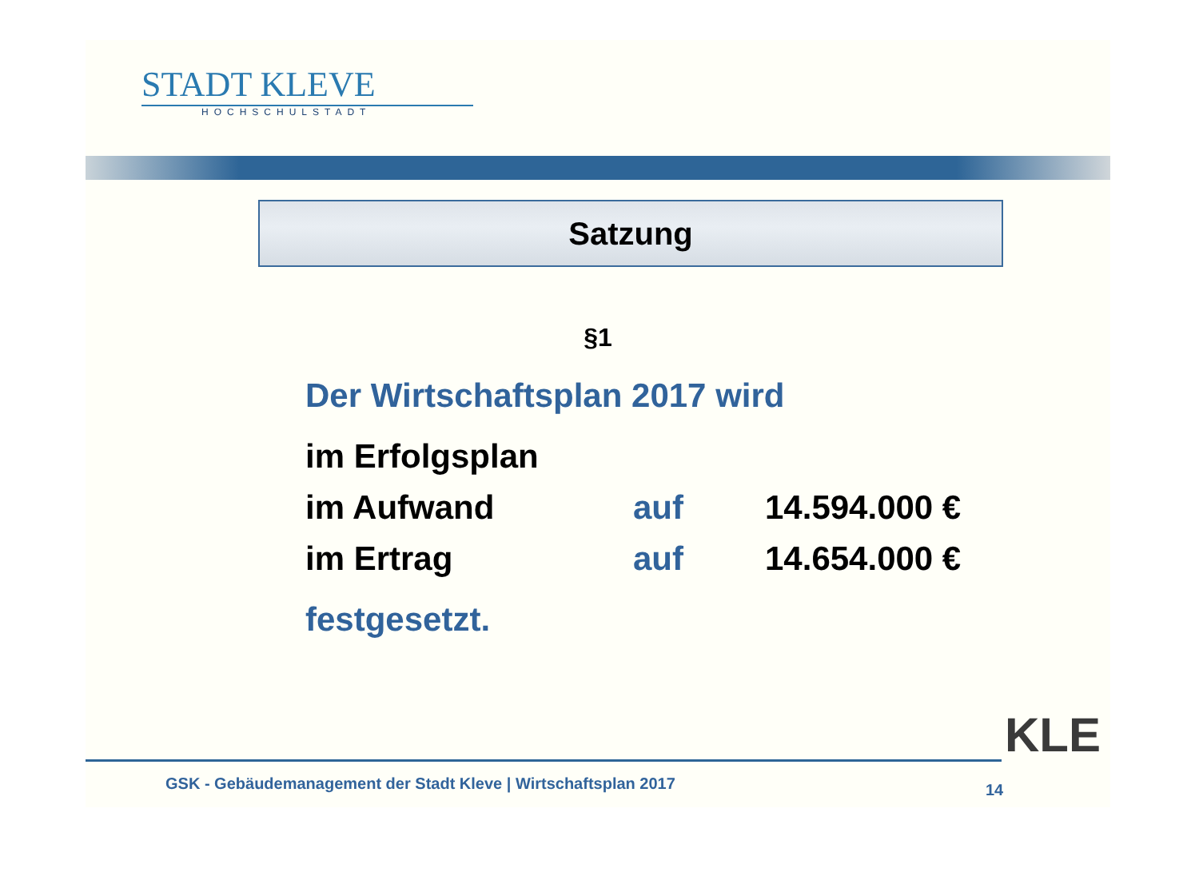STADT KLEVE
HOCHSCHULSTADT
Satzung
§1
Der Wirtschaftsplan 2017 wird
| im Erfolgsplan | | |
| im Aufwand | auf | 14.594.000 € |
| im Ertrag | auf | 14.654.000 € |
festgesetzt.
GSK - Gebäudemanagement der Stadt Kleve | Wirtschaftsplan 2017
14
KLE